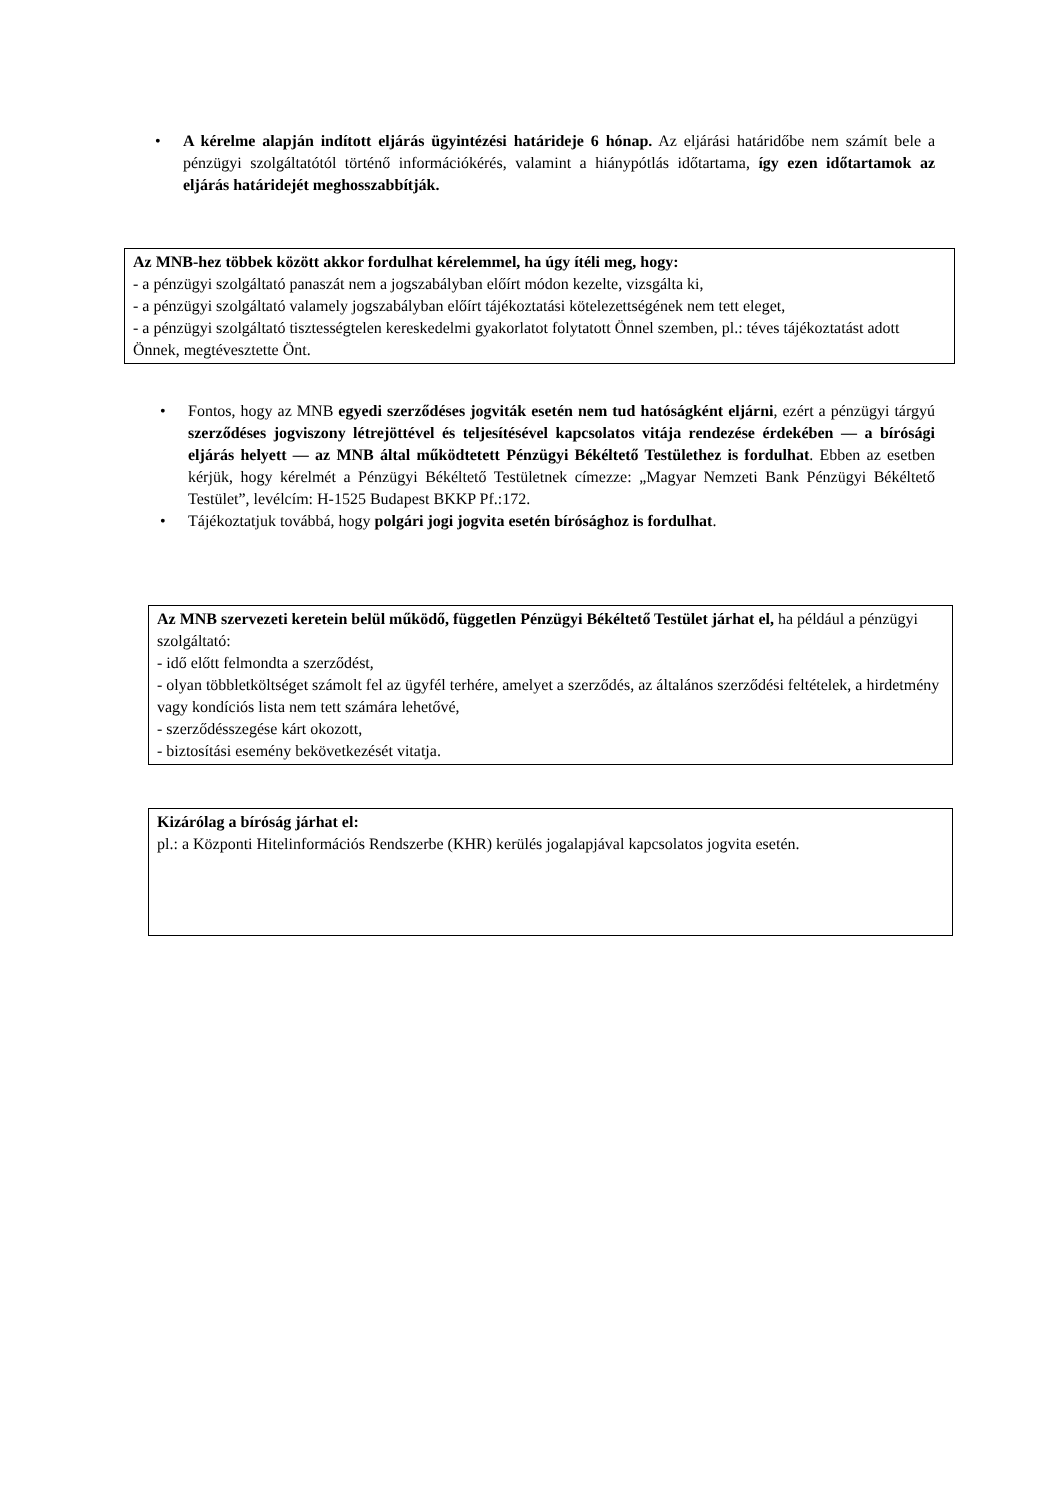• A kérelme alapján indított eljárás ügyintézési határideje 6 hónap. Az eljárási határidőbe nem számít bele a pénzügyi szolgáltatótól történő információkérés, valamint a hiánypótlás időtartama, így ezen időtartamok az eljárás határidejét meghosszabbítják.
Az MNB-hez többek között akkor fordulhat kérelemmel, ha úgy ítéli meg, hogy:
- a pénzügyi szolgáltató panaszát nem a jogszabályban előírt módon kezelte, vizsgálta ki,
- a pénzügyi szolgáltató valamely jogszabályban előírt tájékoztatási kötelezettségének nem tett eleget,
- a pénzügyi szolgáltató tisztességtelen kereskedelmi gyakorlatot folytatott Önnel szemben, pl.: téves tájékoztatást adott Önnek, megtévesztette Önt.
• Fontos, hogy az MNB egyedi szerződéses jogviták esetén nem tud hatóságként eljárni, ezért a pénzügyi tárgyú szerződéses jogviszony létrejöttével és teljesítésével kapcsolatos vitája rendezése érdekében — a bírósági eljárás helyett — az MNB által működtetett Pénzügyi Békéltető Testülethez is fordulhat. Ebben az esetben kérjük, hogy kérelmét a Pénzügyi Békéltető Testületnek címezze: „Magyar Nemzeti Bank Pénzügyi Békéltető Testület”, levélcím: H-1525 Budapest BKKP Pf.:172.
• Tájékoztatjuk továbbá, hogy polgári jogi jogvita esetén bírósághoz is fordulhat.
Az MNB szervezeti keretein belül működő, független Pénzügyi Békéltető Testület járhat el, ha például a pénzügyi szolgáltató:
- idő előtt felmondta a szerződést,
- olyan többletköltséget számolt fel az ügyfél terhére, amelyet a szerződés, az általános szerződési feltételek, a hirdetmény vagy kondíciós lista nem tett számára lehetővé,
- szerződésszegése kárt okozott,
- biztosítási esemény bekövetkezését vitatja.
Kizárólag a bíróság járhat el:
pl.: a Központi Hitelinformációs Rendszerbe (KHR) kerülés jogalapjával kapcsolatos jogvita esetén.